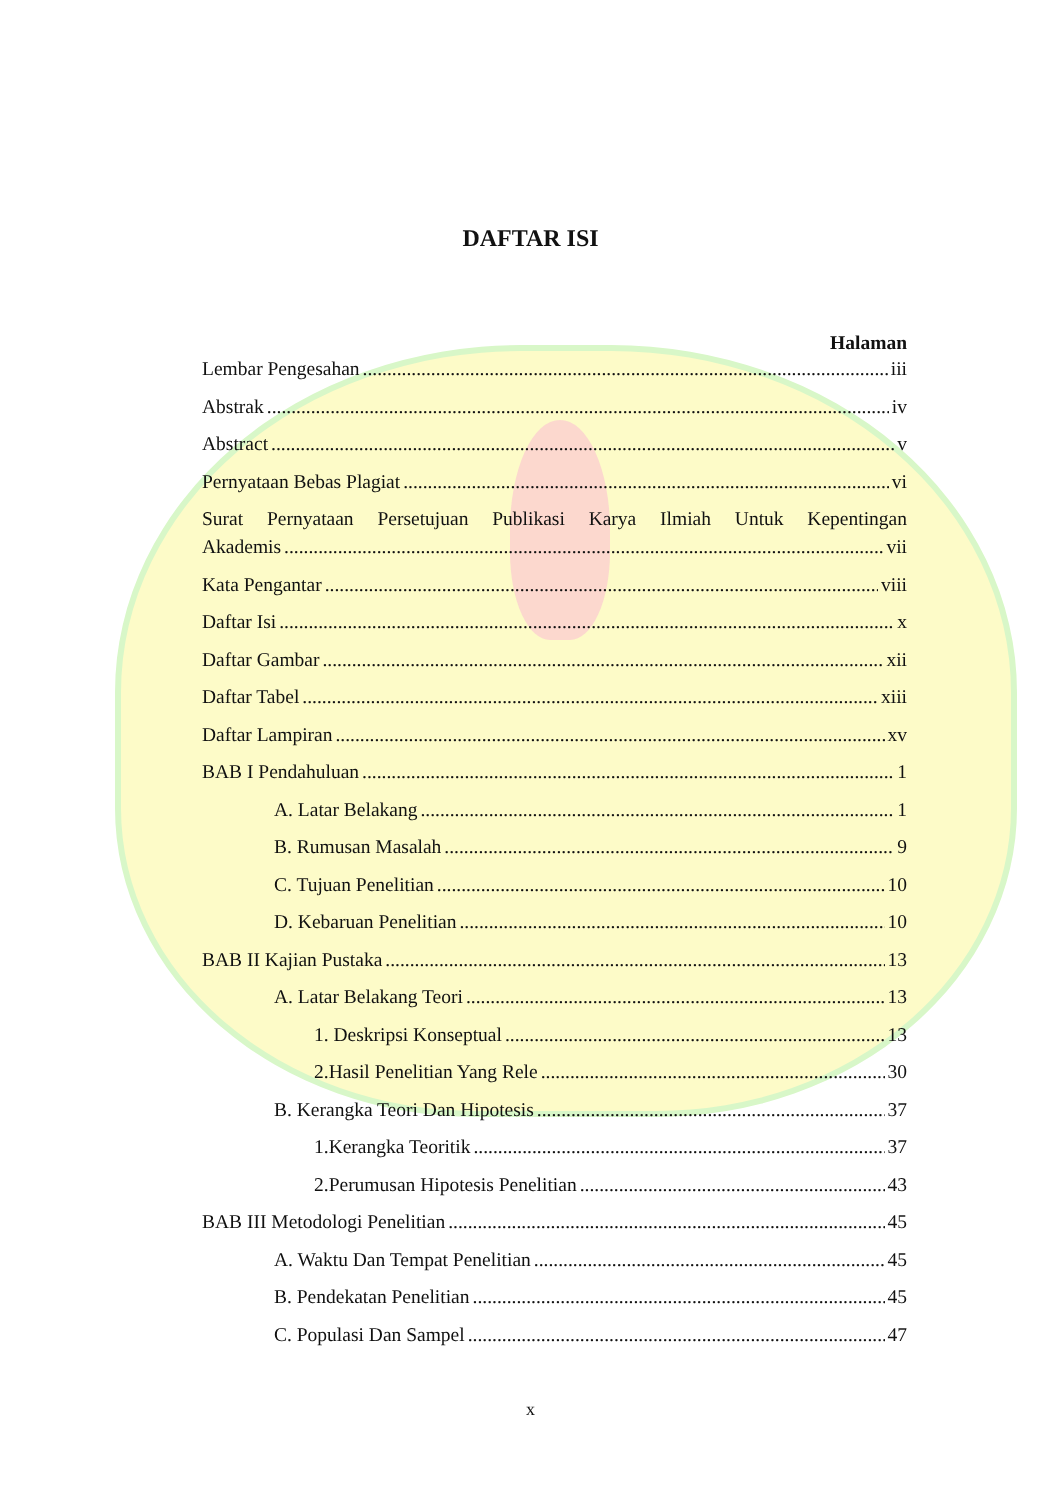DAFTAR ISI
Halaman
Lembar Pengesahan iii
Abstrak iv
Abstract v
Pernyataan Bebas Plagiat vi
Surat Pernyataan Persetujuan Publikasi Karya Ilmiah Untuk Kepentingan
Akademis vii
Kata Pengantar viii
Daftar Isi x
Daftar Gambar xii
Daftar Tabel xiii
Daftar Lampiran xv
BAB I Pendahuluan 1
A. Latar Belakang 1
B. Rumusan Masalah 9
C. Tujuan Penelitian 10
D. Kebaruan Penelitian 10
BAB II Kajian Pustaka 13
A. Latar Belakang Teori 13
1. Deskripsi Konseptual 13
2.Hasil Penelitian Yang Rele 30
B. Kerangka Teori Dan Hipotesis 37
1.Kerangka Teoritik 37
2.Perumusan Hipotesis Penelitian 43
BAB III Metodologi Penelitian 45
A. Waktu Dan Tempat Penelitian 45
B. Pendekatan Penelitian 45
C. Populasi Dan Sampel 47
x